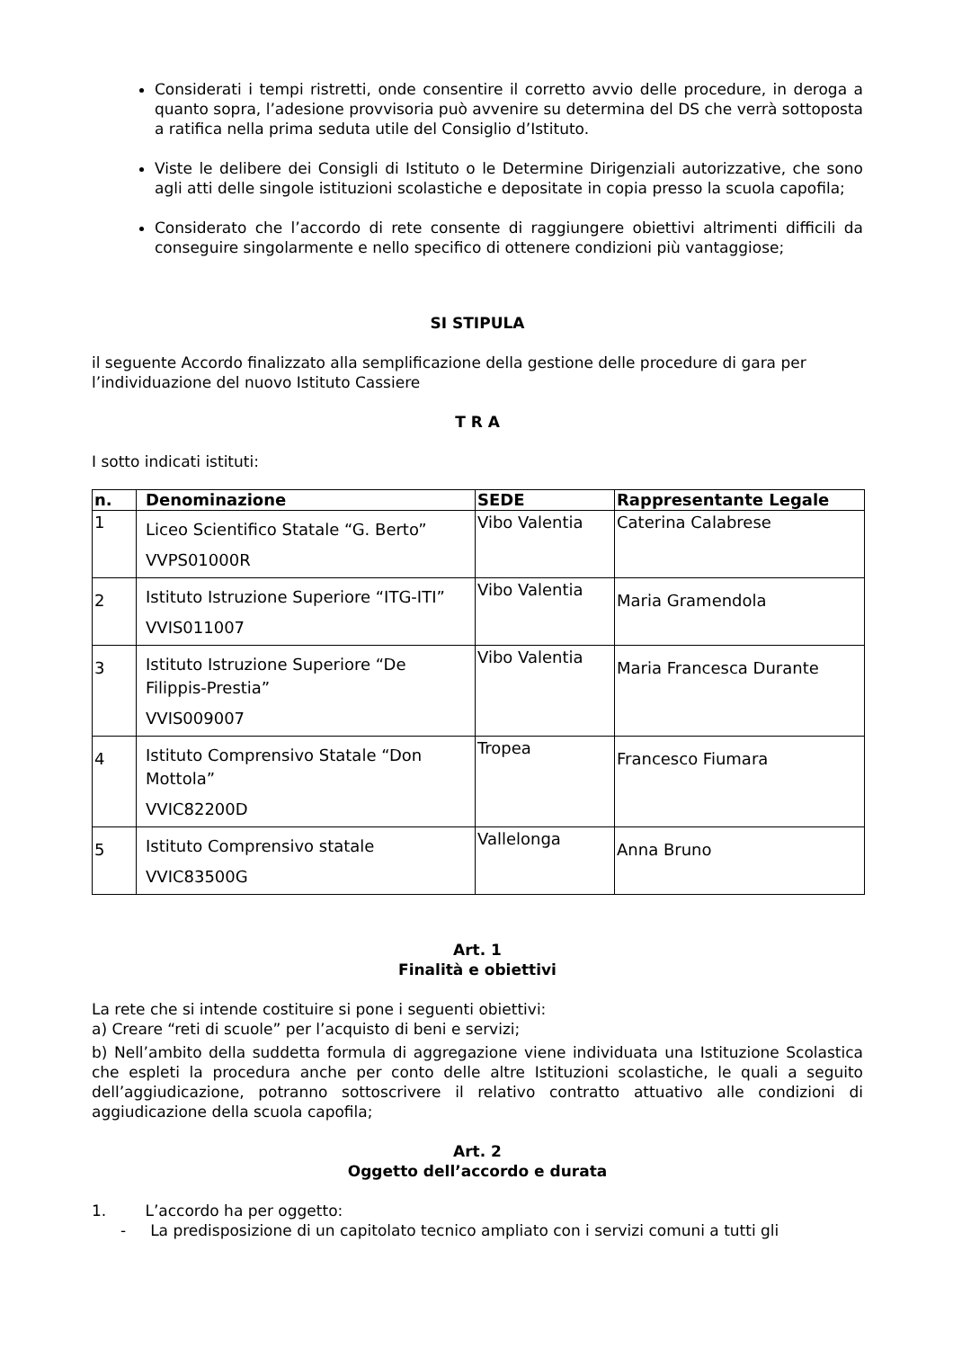Considerati i tempi ristretti, onde consentire il corretto avvio delle procedure, in deroga a quanto sopra, l’adesione provvisoria può avvenire su determina del DS che verrà sottoposta a ratifica nella prima seduta utile del Consiglio d’Istituto.
Viste le delibere dei Consigli di Istituto o le Determine Dirigenziali autorizzative, che sono agli atti delle singole istituzioni scolastiche e depositate in copia presso la scuola capofila;
Considerato che l’accordo di rete consente di raggiungere obiettivi altrimenti difficili da conseguire singolarmente e nello specifico di ottenere condizioni più vantaggiose;
SI STIPULA
il seguente Accordo finalizzato alla semplificazione della gestione delle procedure di gara per l’individuazione del nuovo Istituto Cassiere
T R A
I sotto indicati istituti:
| n. | Denominazione | SEDE | Rappresentante Legale |
| --- | --- | --- | --- |
| 1 | Liceo Scientifico Statale “G. Berto” VVPS01000R | Vibo Valentia | Caterina Calabrese |
| 2 | Istituto Istruzione Superiore “ITG-ITI” VVIS011007 | Vibo Valentia | Maria Gramendola |
| 3 | Istituto Istruzione Superiore “De Filippis-Prestia” VVIS009007 | Vibo Valentia | Maria Francesca Durante |
| 4 | Istituto Comprensivo Statale “Don Mottola” VVIC82200D | Tropea | Francesco Fiumara |
| 5 | Istituto Comprensivo statale VVIC83500G | Vallelonga | Anna Bruno |
Art. 1
Finalità e obiettivi
La rete che si intende costituire si pone i seguenti obiettivi:
a) Creare “reti di scuole” per l’acquisto di beni e servizi;
b) Nell’ambito della suddetta formula di aggregazione viene individuata una Istituzione Scolastica che espleti la procedura anche per conto delle altre Istituzioni scolastiche, le quali a seguito dell’aggiudicazione, potranno sottoscrivere il relativo contratto attuativo alle condizioni di aggiudicazione della scuola capofila;
Art. 2
Oggetto dell’accordo e durata
1. L’accordo ha per oggetto:
- La predisposizione di un capitolato tecnico ampliato con i servizi comuni a tutti gli